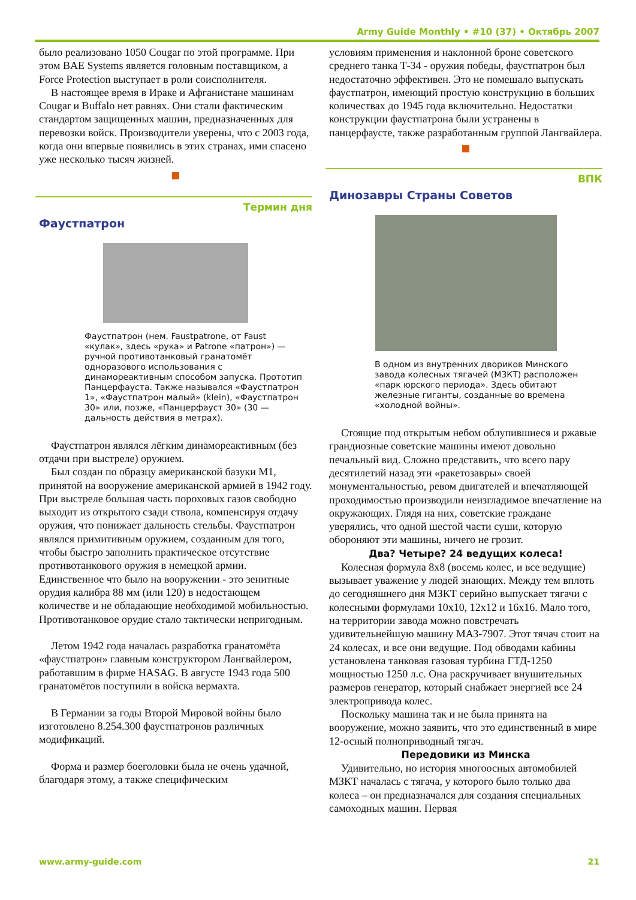Army Guide Monthly • #10 (37) • Октябрь 2007
было реализовано 1050 Cougar по этой программе. При этом BAE Systems является головным поставщиком, а Force Protection выступает в роли соисполнителя.
В настоящее время в Ираке и Афганистане машинам Cougar и Buffalo нет равнях. Они стали фактическим стандартом защищенных машин, предназначенных для перевозки войск. Производители уверены, что с 2003 года, когда они впервые появились в этих странах, ими спасено уже несколько тысяч жизней.
Термин дня
Фаустпатрон
Фаустпатрон (нем. Faustpatrone, от Faust «кулак», здесь «рука» и Patrone «патрон») — ручной противотанковый гранатомёт одноразового использования с динамореактивным способом запуска. Прототип Панцерфауста. Также назывался «Фаустпатрон 1», «Фаустпатрон малый» (klein), «Фаустпатрон 30» или, позже, «Панцерфауст 30» (30 — дальность действия в метрах).
Фаустпатрон являлся лёгким динамореактивным (без отдачи при выстреле) оружием.
Был создан по образцу американской базуки M1, принятой на вооружение американской армией в 1942 году. При выстреле большая часть пороховых газов свободно выходит из открытого сзади ствола, компенсируя отдачу оружия, что понижает дальность стельбы. Фаустпатрон являлся примитивным оружием, созданным для того, чтобы быстро заполнить практическое отсутствие противотанкового оружия в немецкой армии. Единственное что было на вооружении - это зенитные орудия калибра 88 мм (или 120) в недостающем количестве и не обладающие необходимой мобильностью. Противотанковое орудие стало тактически непригодным.
Летом 1942 года началась разработка гранатомёта «фаустпатрон» главным конструктором Лангвайлером, работавшим в фирме HASAG. В августе 1943 года 500 гранатомётов поступили в войска вермахта.
В Германии за годы Второй Мировой войны было изготовлено 8.254.300 фаустпатронов различных модификаций.
Форма и размер боеголовки была не очень удачной, благодаря этому, а также специфическим
условиям применения и наклонной броне советского среднего танка Т-34 - оружия победы, фаустпатрон был недостаточно эффективен. Это не помешало выпускать фаустпатрон, имеющий простую конструкцию в больших количествах до 1945 года включительно. Недостатки конструкции фаустпатрона были устранены в панцерфаусте, также разработанным группой Лангвайлера.
ВПК
Динозавры Страны Советов
В одном из внутренних двориков Минского завода колесных тягачей (МЗКТ) расположен «парк юрского периода». Здесь обитают железные гиганты, созданные во времена «холодной войны».
Стоящие под открытым небом облупившиеся и ржавые грандиозные советские машины имеют довольно печальный вид. Сложно представить, что всего пару десятилетий назад эти «ракетозавры» своей монументальностью, ревом двигателей и впечатляющей проходимостью производили неизгладимое впечатление на окружающих. Глядя на них, советские граждане уверялись, что одной шестой части суши, которую обороняют эти машины, ничего не грозит.
Два? Четыре? 24 ведущих колеса!
Колесная формула 8x8 (восемь колес, и все ведущие) вызывает уважение у людей знающих. Между тем вплоть до сегодняшнего дня МЗКТ серийно выпускает тягачи с колесными формулами 10x10, 12x12 и 16x16. Мало того, на территории завода можно повстречать удивительнейшую машину МАЗ-7907. Этот тячач стоит на 24 колесах, и все они ведущие. Под обводами кабины установлена танковая газовая турбина ГТД-1250 мощностью 1250 л.с. Она раскручивает внушительных размеров генератор, который снабжает энергией все 24 электропривода колес.
Поскольку машина так и не была принята на вооружение, можно заявить, что это единственный в мире 12-осный полноприводный тягач.
Передовики из Минска
Удивительно, но история многоосных автомобилей МЗКТ началась с тягача, у которого было только два колеса – он предназначался для создания специальных самоходных машин. Первая
www.army-guide.com 21